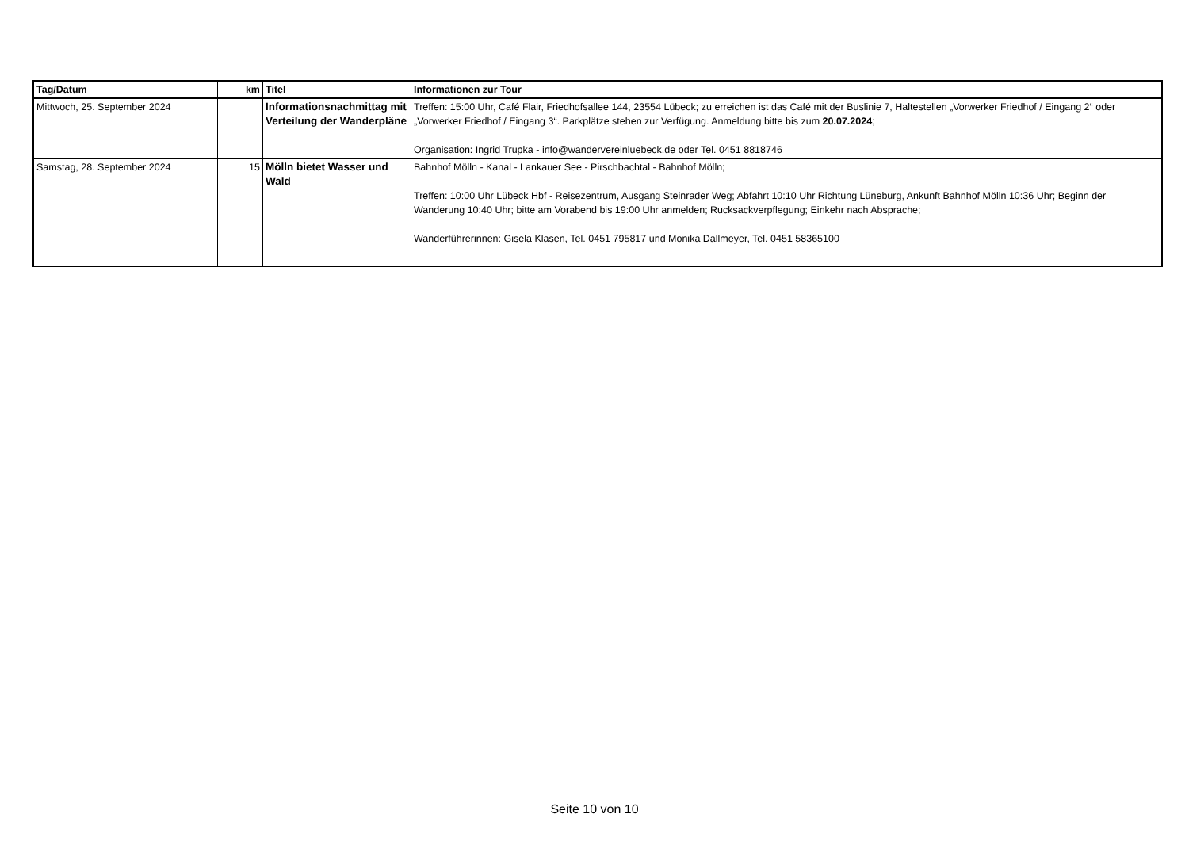| Tag/Datum | km | Titel | Informationen zur Tour |
| --- | --- | --- | --- |
| Mittwoch, 25. September 2024 | | Informationsnachmittag mit Verteilung der Wanderpläne | Treffen: 15:00 Uhr, Café Flair, Friedhofsallee 144, 23554 Lübeck; zu erreichen ist das Café mit der Buslinie 7, Haltestellen „Vorwerker Friedhof / Eingang 2“ oder „Vorwerker Friedhof / Eingang 3“. Parkplätze stehen zur Verfügung. Anmeldung bitte bis zum 20.07.2024 ; Organisation: Ingrid Trupka - info@wandervereinluebeck.de oder Tel. 0451 8818746 |
| Samstag, 28. September 2024 | 15 | Mölln bietet Wasser und Wald | Bahnhof Mölln - Kanal - Lankauer See - Pirschbachtal - Bahnhof Mölln; Treffen: 10:00 Uhr Lübeck Hbf - Reisezentrum, Ausgang Steinrader Weg; Abfahrt 10:10 Uhr Richtung Lüneburg, Ankunft Bahnhof Mölln 10:36 Uhr; Beginn der Wanderung 10:40 Uhr; bitte am Vorabend bis 19:00 Uhr anmelden; Rucksackverpflegung; Einkehr nach Absprache; Wanderführerinnen: Gisela Klasen, Tel. 0451 795817 und Monika Dallmeyer, Tel. 0451 58365100 |
Seite 10 von 10